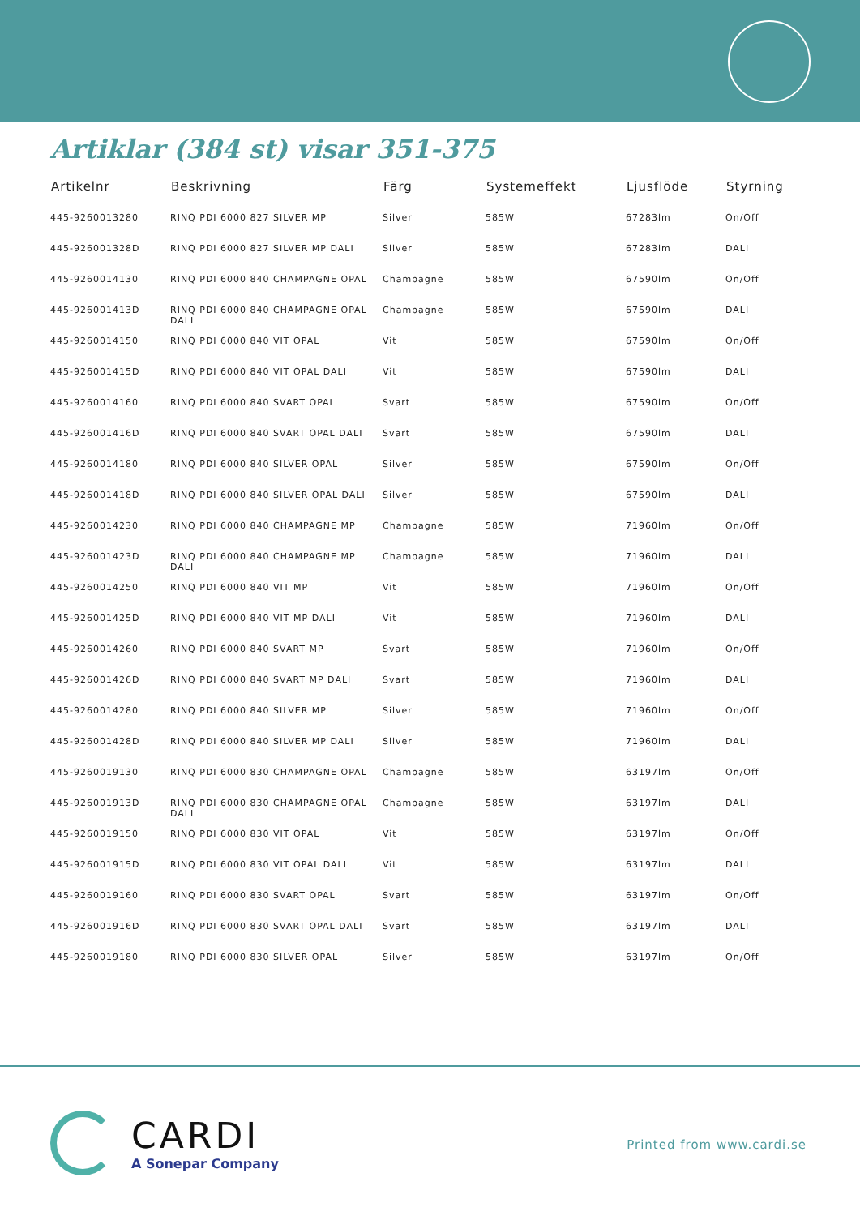Artiklar (384 st) visar 351-375
| Artikelnr | Beskrivning | Färg | Systemeffekt | Ljusflöde | Styrning |
| --- | --- | --- | --- | --- | --- |
| 445-9260013280 | RINQ PDI 6000 827 SILVER MP | Silver | 585W | 67283lm | On/Off |
| 445-926001328D | RINQ PDI 6000 827 SILVER MP DALI | Silver | 585W | 67283lm | DALI |
| 445-9260014130 | RINQ PDI 6000 840 CHAMPAGNE OPAL | Champagne | 585W | 67590lm | On/Off |
| 445-926001413D | RINQ PDI 6000 840 CHAMPAGNE OPAL DALI | Champagne | 585W | 67590lm | DALI |
| 445-9260014150 | RINQ PDI 6000 840 VIT OPAL | Vit | 585W | 67590lm | On/Off |
| 445-926001415D | RINQ PDI 6000 840 VIT OPAL DALI | Vit | 585W | 67590lm | DALI |
| 445-9260014160 | RINQ PDI 6000 840 SVART OPAL | Svart | 585W | 67590lm | On/Off |
| 445-926001416D | RINQ PDI 6000 840 SVART OPAL DALI | Svart | 585W | 67590lm | DALI |
| 445-9260014180 | RINQ PDI 6000 840 SILVER OPAL | Silver | 585W | 67590lm | On/Off |
| 445-926001418D | RINQ PDI 6000 840 SILVER OPAL DALI | Silver | 585W | 67590lm | DALI |
| 445-9260014230 | RINQ PDI 6000 840 CHAMPAGNE MP | Champagne | 585W | 71960lm | On/Off |
| 445-926001423D | RINQ PDI 6000 840 CHAMPAGNE MP DALI | Champagne | 585W | 71960lm | DALI |
| 445-9260014250 | RINQ PDI 6000 840 VIT MP | Vit | 585W | 71960lm | On/Off |
| 445-926001425D | RINQ PDI 6000 840 VIT MP DALI | Vit | 585W | 71960lm | DALI |
| 445-9260014260 | RINQ PDI 6000 840 SVART MP | Svart | 585W | 71960lm | On/Off |
| 445-926001426D | RINQ PDI 6000 840 SVART MP DALI | Svart | 585W | 71960lm | DALI |
| 445-9260014280 | RINQ PDI 6000 840 SILVER MP | Silver | 585W | 71960lm | On/Off |
| 445-926001428D | RINQ PDI 6000 840 SILVER MP DALI | Silver | 585W | 71960lm | DALI |
| 445-9260019130 | RINQ PDI 6000 830 CHAMPAGNE OPAL | Champagne | 585W | 63197lm | On/Off |
| 445-926001913D | RINQ PDI 6000 830 CHAMPAGNE OPAL DALI | Champagne | 585W | 63197lm | DALI |
| 445-9260019150 | RINQ PDI 6000 830 VIT OPAL | Vit | 585W | 63197lm | On/Off |
| 445-926001915D | RINQ PDI 6000 830 VIT OPAL DALI | Vit | 585W | 63197lm | DALI |
| 445-9260019160 | RINQ PDI 6000 830 SVART OPAL | Svart | 585W | 63197lm | On/Off |
| 445-926001916D | RINQ PDI 6000 830 SVART OPAL DALI | Svart | 585W | 63197lm | DALI |
| 445-9260019180 | RINQ PDI 6000 830 SILVER OPAL | Silver | 585W | 63197lm | On/Off |
CARDI
A Sonepar Company
Printed from www.cardi.se